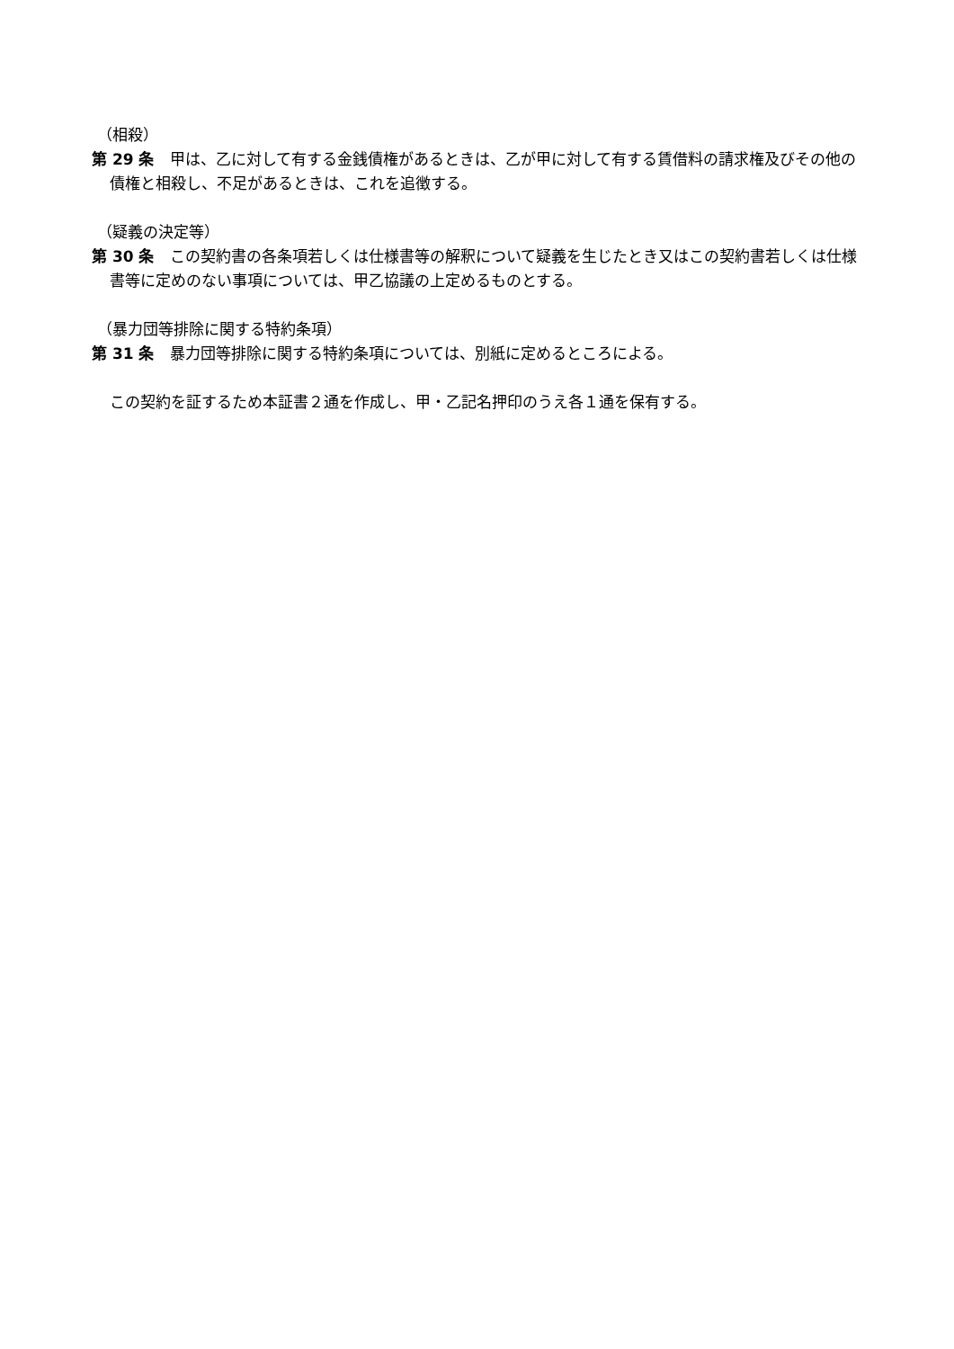（相殺）
第 29 条　甲は、乙に対して有する金銭債権があるときは、乙が甲に対して有する賃借料の請求権及びその他の債権と相殺し、不足があるときは、これを追徴する。
（疑義の決定等）
第 30 条　この契約書の各条項若しくは仕様書等の解釈について疑義を生じたとき又はこの契約書若しくは仕様書等に定めのない事項については、甲乙協議の上定めるものとする。
（暴力団等排除に関する特約条項）
第 31 条　暴力団等排除に関する特約条項については、別紙に定めるところによる。
この契約を証するため本証書２通を作成し、甲・乙記名押印のうえ各１通を保有する。